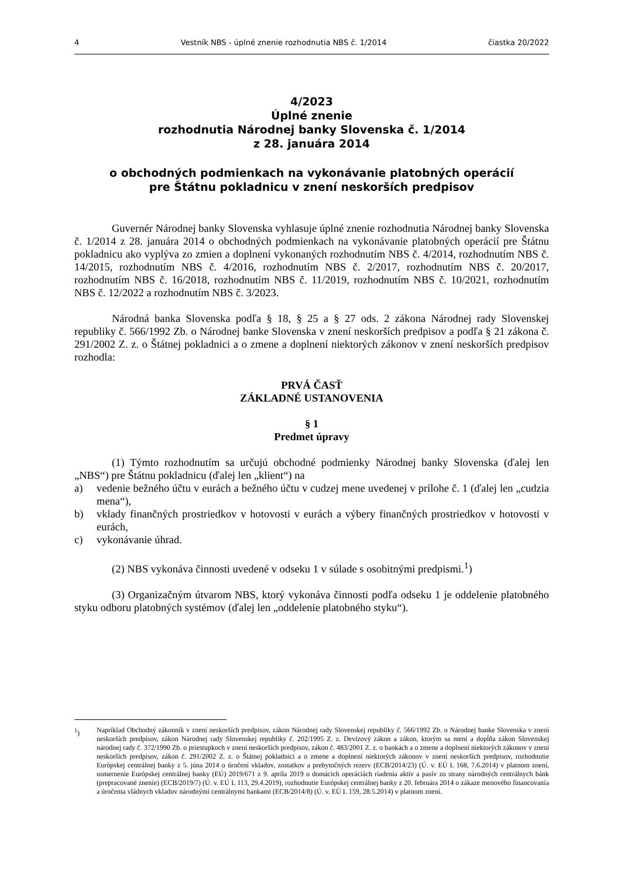4 Vestník NBS - úplné znenie rozhodnutia NBS č. 1/2014 čiastka 20/2022
4/2023
Úplné znenie
rozhodnutia Národnej banky Slovenska č. 1/2014
z 28. januára 2014
o obchodných podmienkach na vykonávanie platobných operácií
pre Štátnu pokladnicu v znení neskorších predpisov
Guvernér Národnej banky Slovenska vyhlasuje úplné znenie rozhodnutia Národnej banky Slovenska č. 1/2014 z 28. januára 2014 o obchodných podmienkach na vykonávanie platobných operácií pre Štátnu pokladnicu ako vyplýva zo zmien a doplnení vykonaných rozhodnutím NBS č. 4/2014, rozhodnutím NBS č. 14/2015, rozhodnutím NBS č. 4/2016, rozhodnutím NBS č. 2/2017, rozhodnutím NBS č. 20/2017, rozhodnutím NBS č. 16/2018, rozhodnutím NBS č. 11/2019, rozhodnutím NBS č. 10/2021, rozhodnutím NBS č. 12/2022 a rozhodnutím NBS č. 3/2023.
Národná banka Slovenska podľa § 18, § 25 a § 27 ods. 2 zákona Národnej rady Slovenskej republiky č. 566/1992 Zb. o Národnej banke Slovenska v znení neskorších predpisov a podľa § 21 zákona č. 291/2002 Z. z. o Štátnej pokladnici a o zmene a doplnení niektorých zákonov v znení neskorších predpisov rozhodla:
PRVÁ ČASŤ
ZÁKLADNÉ USTANOVENIA
§ 1
Predmet úpravy
(1) Týmto rozhodnutím sa určujú obchodné podmienky Národnej banky Slovenska (ďalej len „NBS“) pre Štátnu pokladnicu (ďalej len „klient“) na
a) vedenie bežného účtu v eurách a bežného účtu v cudzej mene uvedenej v prílohe č. 1 (ďalej len „cudzia mena“),
b) vklady finančných prostriedkov v hotovosti v eurách a výbery finančných prostriedkov v hotovosti v eurách,
c) vykonávanie úhrad.
(2) NBS vykonáva činnosti uvedené v odseku 1 v súlade s osobitnými predpismi.<sup>1</sup>)
(3) Organizačným útvarom NBS, ktorý vykonáva činnosti podľa odseku 1 je oddelenie platobného styku odboru platobných systémov (ďalej len „oddelenie platobného styku“).
<sup>1</sup>) Napríklad Obchodný zákonník v znení neskorších predpisov, zákon Národnej rady Slovenskej republiky č. 566/1992 Zb. o Národnej banke Slovenska v znení neskorších predpisov, zákon Národnej rady Slovenskej republiky č. 202/1995 Z. z. Devízový zákon a zákon, ktorým sa mení a dopĺňa zákon Slovenskej národnej rady č. 372/1990 Zb. o priestupkoch v znení neskorších predpisov, zákon č. 483/2001 Z. z. o bankách a o zmene a doplnení niektorých zákonov v znení neskorších predpisov, zákon č. 291/2002 Z. z. o Štátnej pokladnici a o zmene a doplnení niektorých zákonov v znení neskorších predpisov, rozhodnutie Európskej centrálnej banky z 5. júna 2014 o úročení vkladov, zostatkov a prebytočných rezerv (ECB/2014/23) (Ú. v. EÚ L 168, 7.6.2014) v platnom znení, usmernenie Európskej centrálnej banky (EÚ) 2019/671 z 9. apríla 2019 o domácich operáciách riadenia aktív a pasív zo strany národných centrálnych bánk (prepracované znenie) (ECB/2019/7) (Ú. v. EÚ L 113, 29.4.2019), rozhodnutie Európskej centrálnej banky z 20. februára 2014 o zákaze menového financovania a úročenia vládnych vkladov národnými centrálnymi bankami (ECB/2014/8) (Ú. v. EÚ L 159, 28.5.2014) v platnom znení.